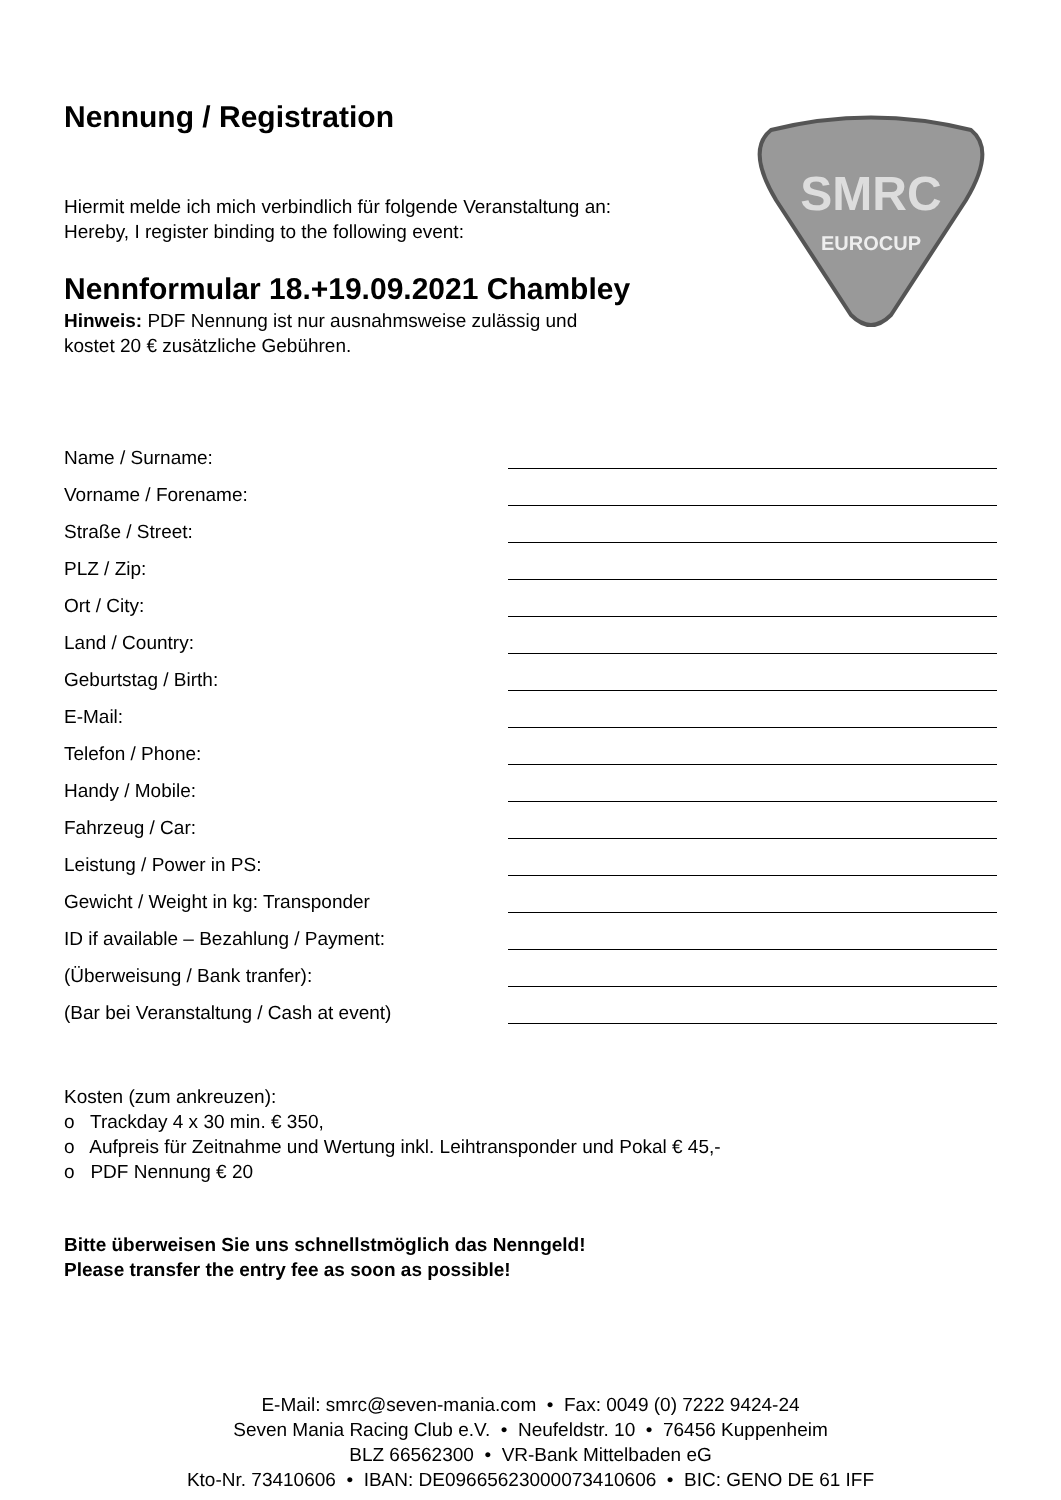SMRC
EUROCUP
Nennung / Registration
Hiermit melde ich mich verbindlich für folgende Veranstaltung an:
Hereby, I register binding to the following event:
Nennformular 18.+19.09.2021 Chambley
Hinweis: PDF Nennung ist nur ausnahmsweise zulässig und
kostet 20 € zusätzliche Gebühren.
Name / Surname:
Vorname / Forename:
Straße / Street:
PLZ / Zip:
Ort / City:
Land / Country:
Geburtstag / Birth:
E-Mail:
Telefon / Phone:
Handy / Mobile:
Fahrzeug / Car:
Leistung / Power in PS:
Gewicht / Weight in kg: Transponder
ID if available – Bezahlung / Payment:
(Überweisung / Bank tranfer):
(Bar bei Veranstaltung / Cash at event)
Kosten (zum ankreuzen):
o Trackday 4 x 30 min. € 350,
o Aufpreis für Zeitnahme und Wertung inkl. Leihtransponder und Pokal € 45,-
o PDF Nennung € 20
Bitte überweisen Sie uns schnellstmöglich das Nenngeld!
Please transfer the entry fee as soon as possible!
E-Mail: smrc@seven-mania.com • Fax: 0049 (0) 7222 9424-24
Seven Mania Racing Club e.V. • Neufeldstr. 10 • 76456 Kuppenheim
BLZ 66562300 • VR-Bank Mittelbaden eG
Kto-Nr. 73410606 • IBAN: DE09665623000073410606 • BIC: GENO DE 61 IFF